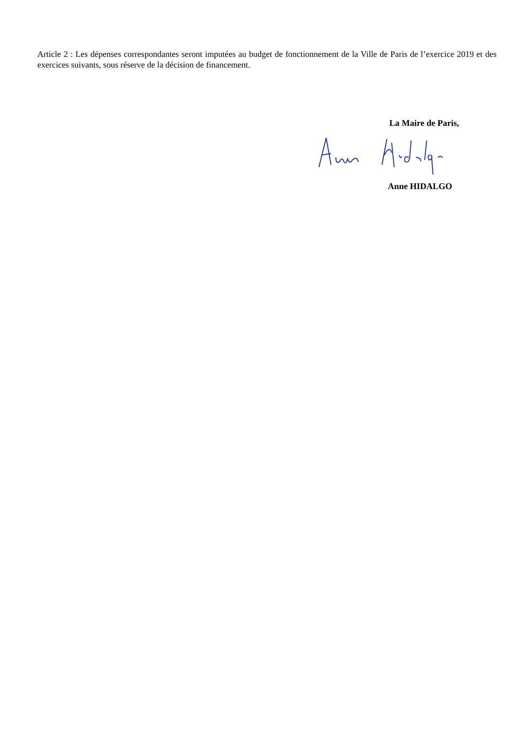Article 2 : Les dépenses correspondantes seront imputées au budget de fonctionnement de la Ville de Paris de l’exercice 2019 et des exercices suivants, sous réserve de la décision de financement.
La Maire de Paris,
Anne HIDALGO